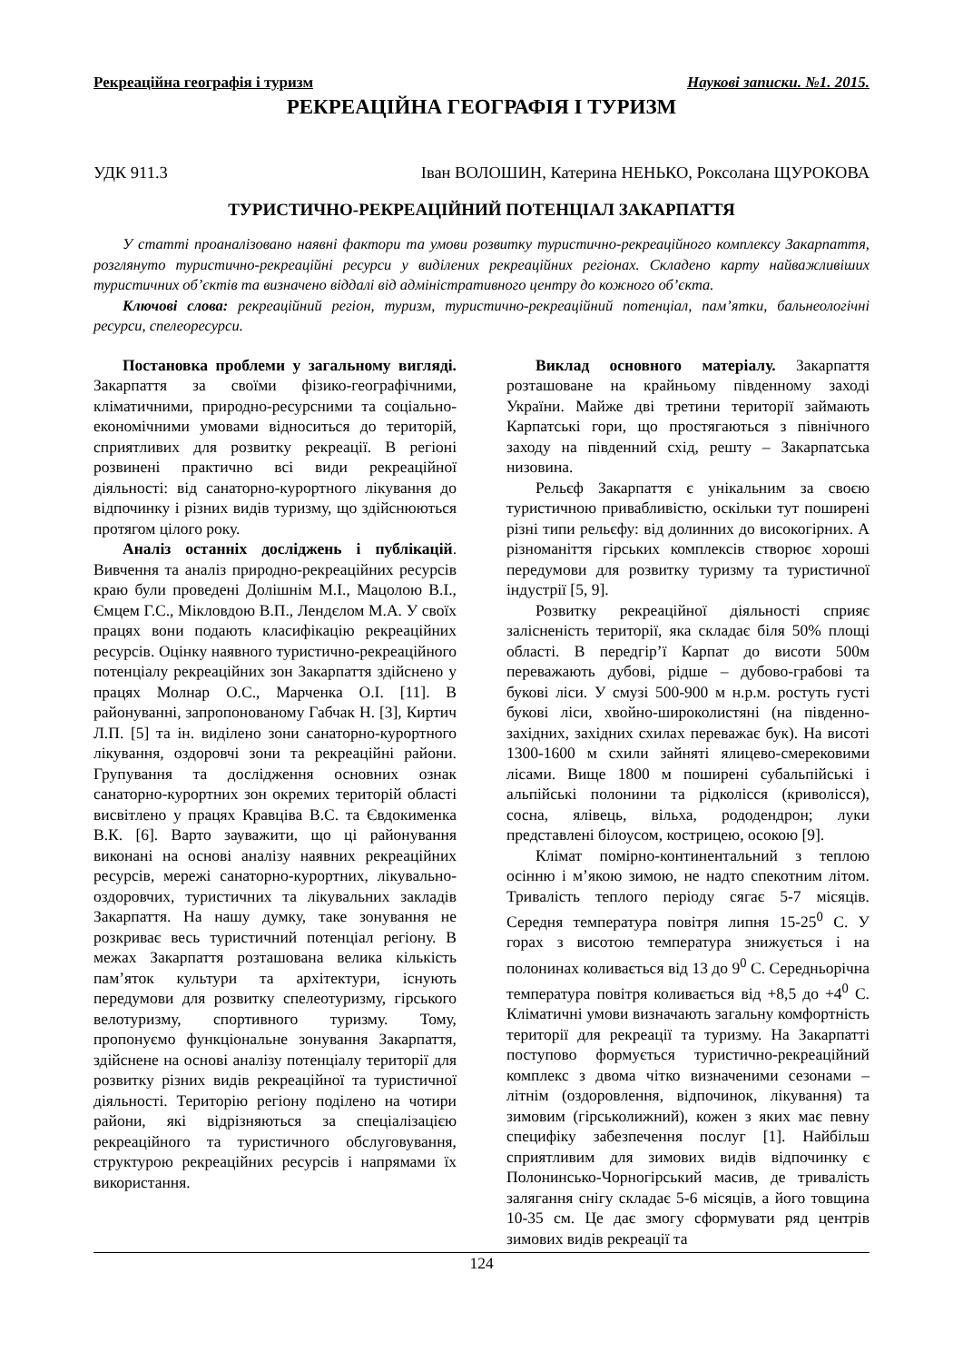Рекреаційна географія і туризм Наукові записки. №1. 2015.
РЕКРЕАЦІЙНА ГЕОГРАФІЯ І ТУРИЗМ
УДК 911.3 Іван ВОЛОШИН, Катерина НЕНЬКО, Роксолана ЩУРОКОВА
ТУРИСТИЧНО-РЕКРЕАЦІЙНИЙ ПОТЕНЦІАЛ ЗАКАРПАТТЯ
У статті проаналізовано наявні фактори та умови розвитку туристично-рекреаційного комплексу Закарпаття, розглянуто туристично-рекреаційні ресурси у виділених рекреаційних регіонах. Складено карту найважливіших туристичних об’єктів та визначено віддалі від адміністративного центру до кожного об’єкта.
Ключові слова: рекреаційний регіон, туризм, туристично-рекреаційний потенціал, пам’ятки, бальнеологічні ресурси, спелеоресурси.
Постановка проблеми у загальному вигляді. Закарпаття за своїми фізико-географічними, кліматичними, природно-ресурсними та соціально-економічними умовами відноситься до територій, сприятливих для розвитку рекреації. В регіоні розвинені практично всі види рекреаційної діяльності: від санаторно-курортного лікування до відпочинку і різних видів туризму, що здійснюються протягом цілого року.
Аналіз останніх досліджень і публікацій. Вивчення та аналіз природно-рекреаційних ресурсів краю були проведені Долішнім М.І., Мацолою В.І., Ємцем Г.С., Мікловдою В.П., Лендєлом М.А. У своїх працях вони подають класифікацію рекреаційних ресурсів. Оцінку наявного туристично-рекреаційного потенціалу рекреаційних зон Закарпаття здійснено у працях Молнар О.С., Марченка О.І. [11]. В районуванні, запропонованому Габчак Н. [3], Киртич Л.П. [5] та ін. виділено зони санаторно-курортного лікування, оздоровчі зони та рекреаційні райони. Групування та дослідження основних ознак санаторно-курортних зон окремих територій області висвітлено у працях Кравціва В.С. та Євдокименка В.К. [6]. Варто зауважити, що ці районування виконані на основі аналізу наявних рекреаційних ресурсів, мережі санаторно-курортних, лікувально-оздоровчих, туристичних та лікувальних закладів Закарпаття. На нашу думку, таке зонування не розкриває весь туристичний потенціал регіону. В межах Закарпаття розташована велика кількість пам’яток культури та архітектури, існують передумови для розвитку спелеотуризму, гірського велотуризму, спортивного туризму. Тому, пропонуємо функціональне зонування Закарпаття, здійснене на основі аналізу потенціалу території для розвитку різних видів рекреаційної та туристичної діяльності. Територію регіону поділено на чотири райони, які відрізняються за спеціалізацією рекреаційного та туристичного обслуговування, структурою рекреаційних ресурсів і напрямами їх використання.
Виклад основного матеріалу. Закарпаття розташоване на крайньому південному заході України. Майже дві третини території займають Карпатські гори, що простягаються з північного заходу на південний схід, решту – Закарпатська низовина.
Рельєф Закарпаття є унікальним за своєю туристичною привабливістю, оскільки тут поширені різні типи рельєфу: від долинних до високогірних. А різноманіття гірських комплексів створює хороші передумови для розвитку туризму та туристичної індустрії [5, 9].
Розвитку рекреаційної діяльності сприяє залісненість території, яка складає біля 50% площі області. В передгір’ї Карпат до висоти 500м переважають дубові, рідше – дубово-грабові та букові ліси. У смузі 500-900 м н.р.м. ростуть густі букові ліси, хвойно-широколистяні (на південно-західних, західних схилах переважає бук). На висоті 1300-1600 м схили зайняті ялицево-смерековими лісами. Вище 1800 м поширені субальпійські і альпійські полонини та рідколісся (криволісся), сосна, ялівець, вільха, рододендрон; луки представлені білоусом, кострицею, осокою [9].
Клімат помірно-континентальний з теплою осінню і м’якою зимою, не надто спекотним літом. Тривалість теплого періоду сягає 5-7 місяців. Середня температура повітря липня 15-25<sup>0</sup> С. У горах з висотою температура знижується і на полонинах коливається від 13 до 9<sup>0</sup> С. Середньорічна температура повітря коливається від +8,5 до +4<sup>0</sup> С. Кліматичні умови визначають загальну комфортність території для рекреації та туризму. На Закарпатті поступово формується туристично-рекреаційний комплекс з двома чітко визначеними сезонами – літнім (оздоровлення, відпочинок, лікування) та зимовим (гірськолижний), кожен з яких має певну специфіку забезпечення послуг [1]. Найбільш сприятливим для зимових видів відпочинку є Полонинсько-Чорногірський масив, де тривалість залягання снігу складає 5-6 місяців, а його товщина 10-35 см. Це дає змогу сформувати ряд центрів зимових видів рекреації та
124